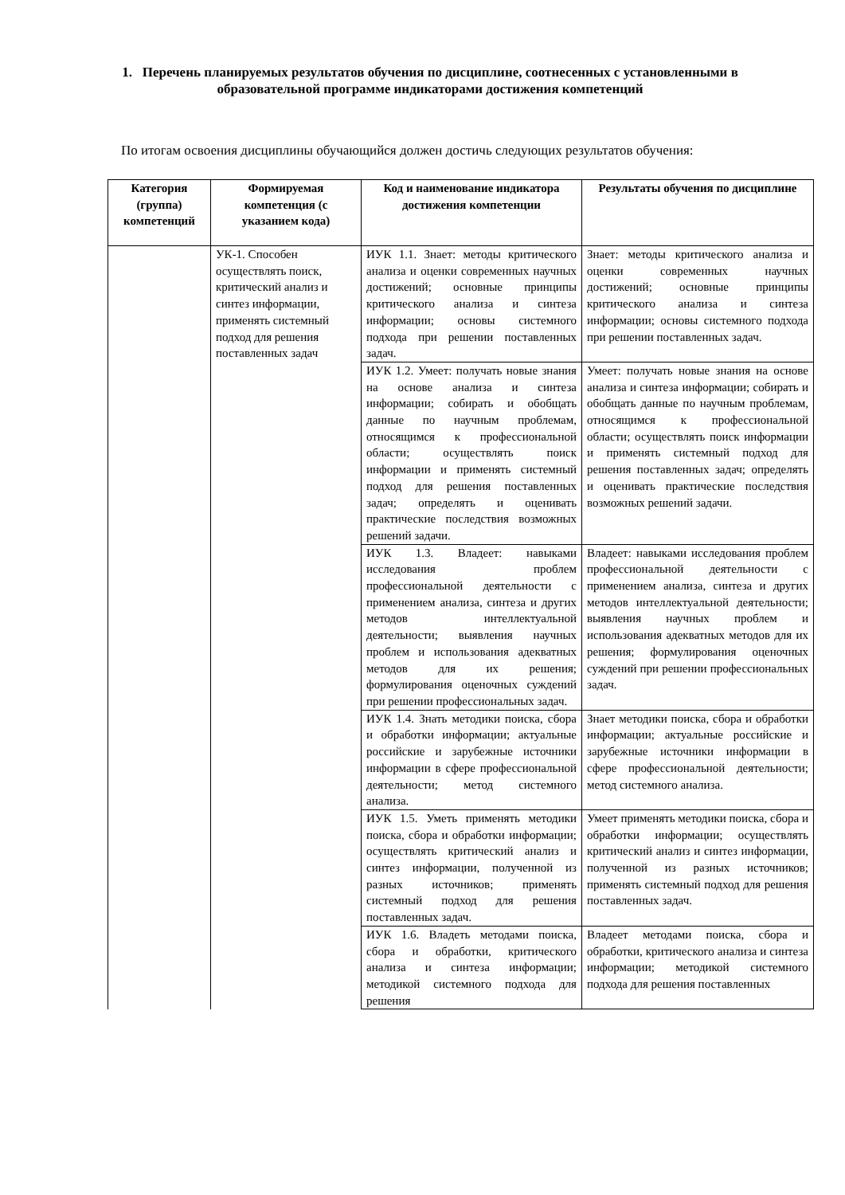1. Перечень планируемых результатов обучения по дисциплине, соотнесенных с установленными в образовательной программе индикаторами достижения компетенций
По итогам освоения дисциплины обучающийся должен достичь следующих результатов обучения:
| Категория (группа) компетенций | Формируемая компетенция (с указанием кода) | Код и наименование индикатора достижения компетенции | Результаты обучения по дисциплине |
| --- | --- | --- | --- |
| | УК-1. Способен осуществлять поиск, критический анализ и синтез информации, применять системный подход для решения поставленных задач | ИУК 1.1. Знает: методы критического анализа и оценки современных научных достижений; основные принципы критического анализа и синтеза информации; основы системного подхода при решении поставленных задач. | Знает: методы критического анализа и оценки современных научных достижений; основные принципы критического анализа и синтеза информации; основы системного подхода при решении поставленных задач. |
| | | ИУК 1.2. Умеет: получать новые знания на основе анализа и синтеза информации; собирать и обобщать данные по научным проблемам, относящимся к профессиональной области; осуществлять поиск информации и применять системный подход для решения поставленных задач; определять и оценивать практические последствия возможных решений задачи. | Умеет: получать новые знания на основе анализа и синтеза информации; собирать и обобщать данные по научным проблемам, относящимся к профессиональной области; осуществлять поиск информации и применять системный подход для решения поставленных задач; определять и оценивать практические последствия возможных решений задачи. |
| | | ИУК 1.3. Владеет: навыками исследования проблем профессиональной деятельности с применением анализа, синтеза и других методов интеллектуальной деятельности; выявления научных проблем и использования адекватных методов для их решения; формулирования оценочных суждений при решении профессиональных задач. | Владеет: навыками исследования проблем профессиональной деятельности с применением анализа, синтеза и других методов интеллектуальной деятельности; выявления научных проблем и использования адекватных методов для их решения; формулирования оценочных суждений при решении профессиональных задач. |
| | | ИУК 1.4. Знать методики поиска, сбора и обработки информации; актуальные российские и зарубежные источники информации в сфере профессиональной деятельности; метод системного анализа. | Знает методики поиска, сбора и обработки информации; актуальные российские и зарубежные источники информации в сфере профессиональной деятельности; метод системного анализа. |
| | | ИУК 1.5. Уметь применять методики поиска, сбора и обработки информации; осуществлять критический анализ и синтез информации, полученной из разных источников; применять системный подход для решения поставленных задач. | Умеет применять методики поиска, сбора и обработки информации; осуществлять критический анализ и синтез информации, полученной из разных источников; применять системный подход для решения поставленных задач. |
| | | ИУК 1.6. Владеть методами поиска, сбора и обработки, критического анализа и синтеза информации; методикой системного подхода для решения | Владеет методами поиска, сбора и обработки, критического анализа и синтеза информации; методикой системного подхода для решения поставленных |